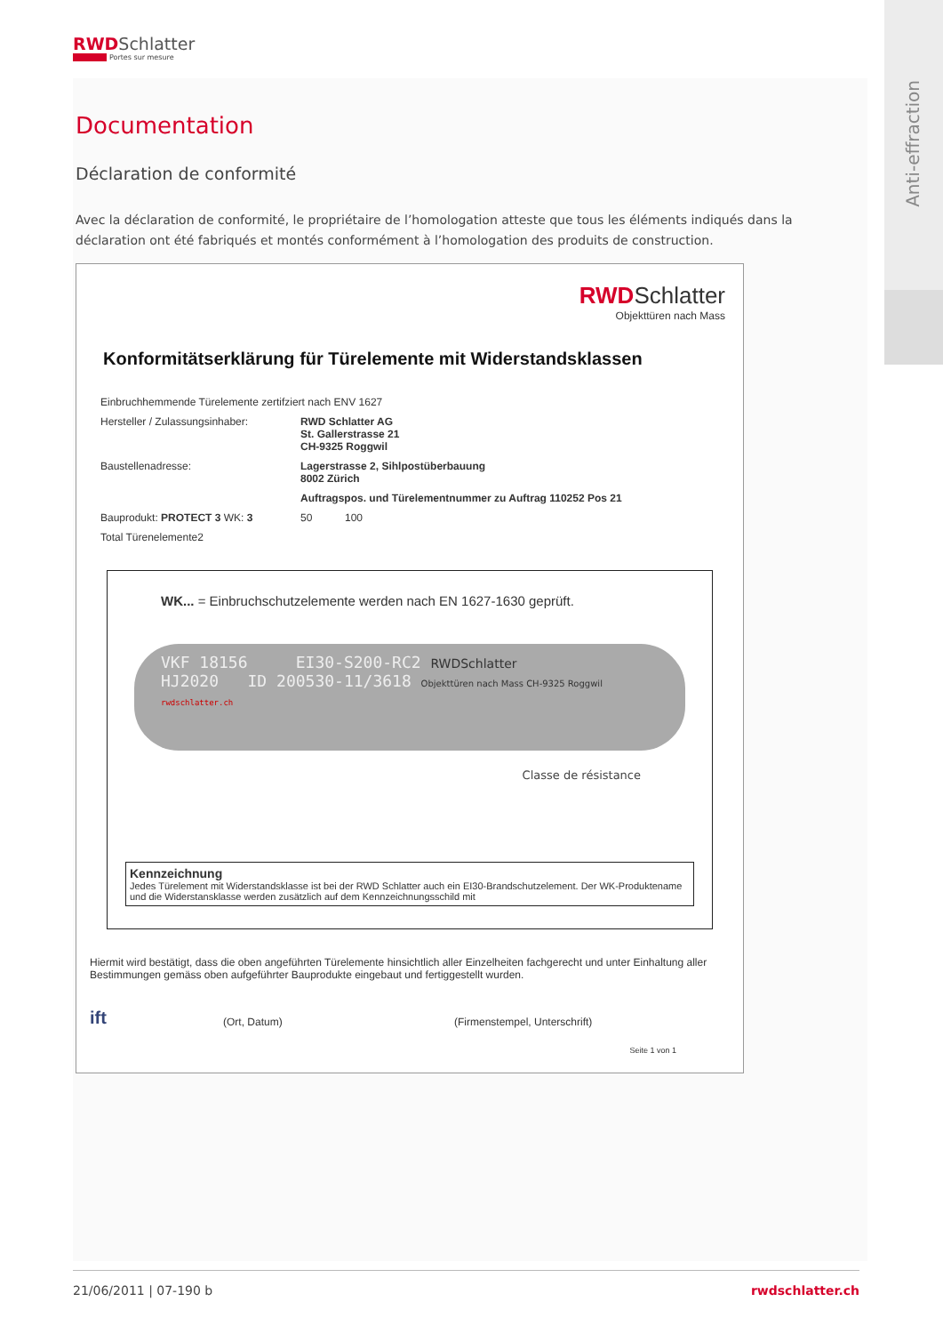Anti-effraction
RWD Schlatter
Portes sur mesure
Documentation
Déclaration de conformité
Avec la déclaration de conformité, le propriétaire de l’homologation atteste que tous les éléments indiqués dans la déclaration ont été fabriqués et montés conformément à l’homologation des produits de construction.
RWD Schlatter
Objekttüren nach Mass
Konformitätserklärung für Türelemente mit Widerstandsklassen
Einbruchhemmende Türelemente zertifziert nach ENV 1627
Hersteller / Zulassungsinhaber: RWD Schlatter AG
St. Gallerstrasse 21
CH-9325 Roggwil
Baustellenadresse: Lagerstrasse 2, Sihlpostüberbauung
8002 Zürich
Auftragspos. und Türelementnummer zu Auftrag 110252 Pos 21
Bauprodukt: PROTECT 3 WK: 3 50 100
Total Türenelemente2
WK... = Einbruchschutzelemente werden nach EN 1627-1630 geprüft.
VKF 18156 EI30-S200-RC2 RWDSchlatter
HJ2020 ID 200530-11/3618 Objekttüren nach Mass CH-9325 Roggwil
rwdschlatter.ch
Classe de résistance
Kennzeichnung
Jedes Türelement mit Widerstandsklasse ist bei der RWD Schlatter auch ein EI30-Brandschutzelement. Der WK-Produktename und die Widerstansklasse werden zusätzlich auf dem Kennzeichnungsschild mit
Hiermit wird bestätigt, dass die oben angeführten Türelemente hinsichtlich aller Einzelheiten fachgerecht und unter Einhaltung aller Bestimmungen gemäss oben aufgeführter Bauprodukte eingebaut und fertiggestellt wurden.
ift
(Ort, Datum)
(Firmenstempel, Unterschrift)
Seite 1 von 1
21/06/2011 | 07-190 b rwdschlatter.ch